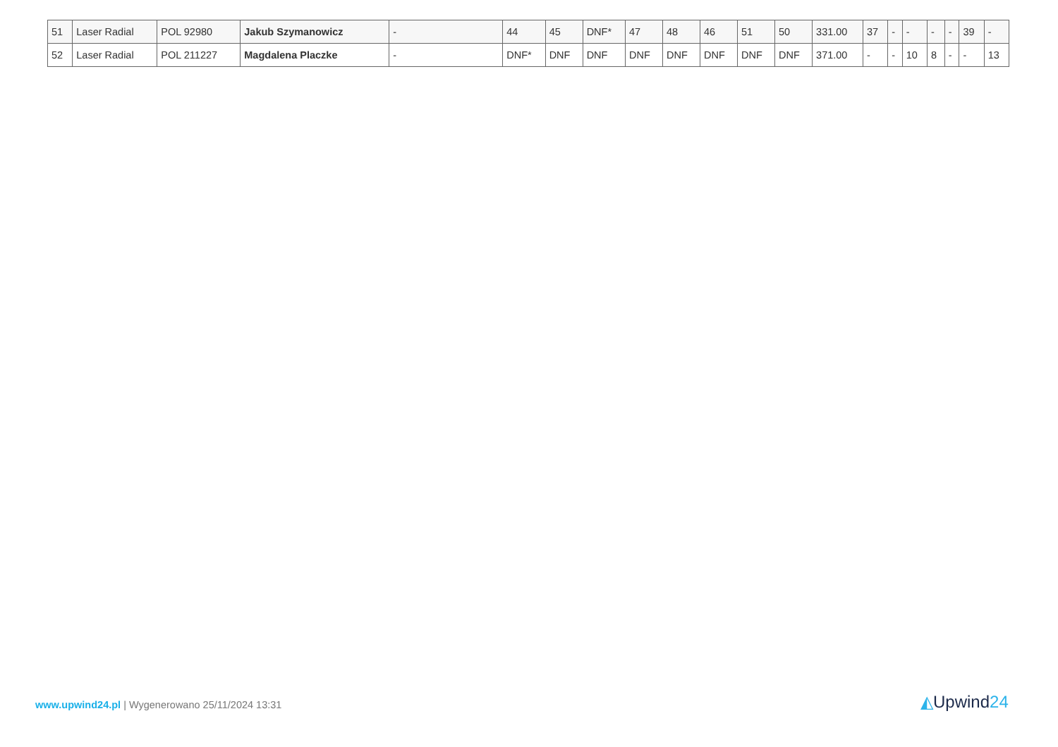| 51 | Laser Radial | POL 92980 | Jakub Szymanowicz | - | 44 | 45 | DNF* | 47 | 48 | 46 | 51 | 50 | 331.00 | 37 | - | - | - | - | 39 | - |
| 52 | Laser Radial | POL 211227 | Magdalena Placzke | - | DNF* | DNF | DNF | DNF | DNF | DNF | DNF | DNF | 371.00 | - | - | 10 | 8 | - | - | 13 |
www.upwind24.pl | Wygenerowano 25/11/2024 13:31
◭Upwind24